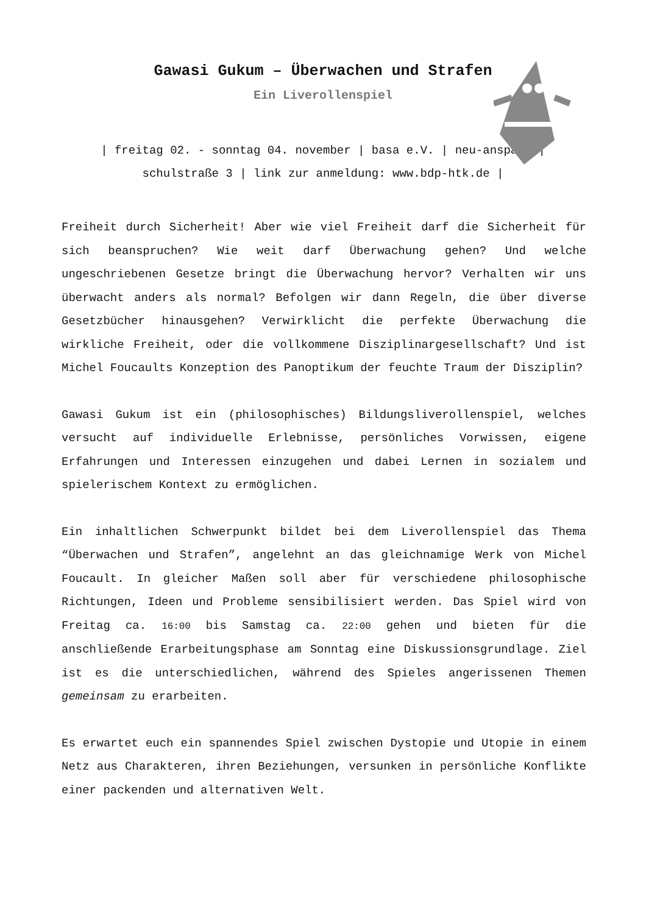Gawasi Gukum – Überwachen und Strafen
Ein Liverollenspiel
| freitag 02. - sonntag 04. november | basa e.V. | neu-anspach |
schulstraße 3 | link zur anmeldung: www.bdp-htk.de |
Freiheit durch Sicherheit! Aber wie viel Freiheit darf die Sicherheit für sich beanspruchen? Wie weit darf Überwachung gehen? Und welche ungeschriebenen Gesetze bringt die Überwachung hervor? Verhalten wir uns überwacht anders als normal? Befolgen wir dann Regeln, die über diverse Gesetzbücher hinausgehen? Verwirklicht die perfekte Überwachung die wirkliche Freiheit, oder die vollkommene Disziplinargesellschaft? Und ist Michel Foucaults Konzeption des Panoptikum der feuchte Traum der Disziplin?
Gawasi Gukum ist ein (philosophisches) Bildungsliverollenspiel, welches versucht auf individuelle Erlebnisse, persönliches Vorwissen, eigene Erfahrungen und Interessen einzugehen und dabei Lernen in sozialem und spielerischem Kontext zu ermöglichen.
Ein inhaltlichen Schwerpunkt bildet bei dem Liverollenspiel das Thema “Überwachen und Strafen”, angelehnt an das gleichnamige Werk von Michel Foucault. In gleicher Maßen soll aber für verschiedene philosophische Richtungen, Ideen und Probleme sensibilisiert werden. Das Spiel wird von Freitag ca. 16:00 bis Samstag ca. 22:00 gehen und bieten für die anschließende Erarbeitungsphase am Sonntag eine Diskussionsgrundlage. Ziel ist es die unterschiedlichen, während des Spieles angerissenen Themen gemeinsam zu erarbeiten.
Es erwartet euch ein spannendes Spiel zwischen Dystopie und Utopie in einem Netz aus Charakteren, ihren Beziehungen, versunken in persönliche Konflikte einer packenden und alternativen Welt.